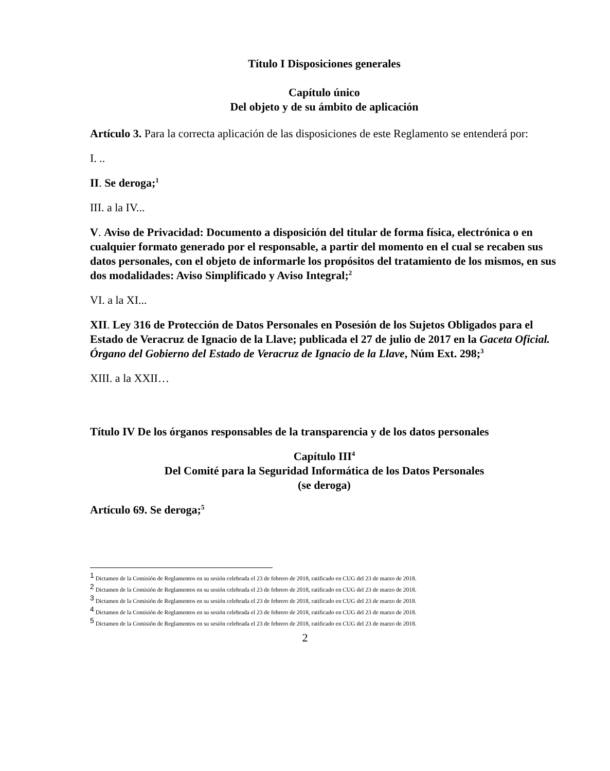Título I Disposiciones generales
Capítulo único
Del objeto y de su ámbito de aplicación
Artículo 3. Para la correcta aplicación de las disposiciones de este Reglamento se entenderá por:
I. ..
II. Se deroga;<sup>1</sup>
III. a la IV...
V. Aviso de Privacidad: Documento a disposición del titular de forma física, electrónica o en cualquier formato generado por el responsable, a partir del momento en el cual se recaben sus datos personales, con el objeto de informarle los propósitos del tratamiento de los mismos, en sus dos modalidades: Aviso Simplificado y Aviso Integral;<sup>2</sup>
VI. a la XI...
XII. Ley 316 de Protección de Datos Personales en Posesión de los Sujetos Obligados para el Estado de Veracruz de Ignacio de la Llave; publicada el 27 de julio de 2017 en la Gaceta Oficial. Órgano del Gobierno del Estado de Veracruz de Ignacio de la Llave, Núm Ext. 298;<sup>3</sup>
XIII. a la XXII…
Título IV De los órganos responsables de la transparencia y de los datos personales
Capítulo III<sup>4</sup>
Del Comité para la Seguridad Informática de los Datos Personales
(se deroga)
Artículo 69. Se deroga;<sup>5</sup>
<sup>1</sup> Dictamen de la Comisión de Reglamentos en su sesión celebrada el 23 de febrero de 2018, ratificado en CUG del 23 de marzo de 2018.
<sup>2</sup> Dictamen de la Comisión de Reglamentos en su sesión celebrada el 23 de febrero de 2018, ratificado en CUG del 23 de marzo de 2018.
<sup>3</sup> Dictamen de la Comisión de Reglamentos en su sesión celebrada el 23 de febrero de 2018, ratificado en CUG del 23 de marzo de 2018.
<sup>4</sup> Dictamen de la Comisión de Reglamentos en su sesión celebrada el 23 de febrero de 2018, ratificado en CUG del 23 de marzo de 2018.
<sup>5</sup> Dictamen de la Comisión de Reglamentos en su sesión celebrada el 23 de febrero de 2018, ratificado en CUG del 23 de marzo de 2018.
2